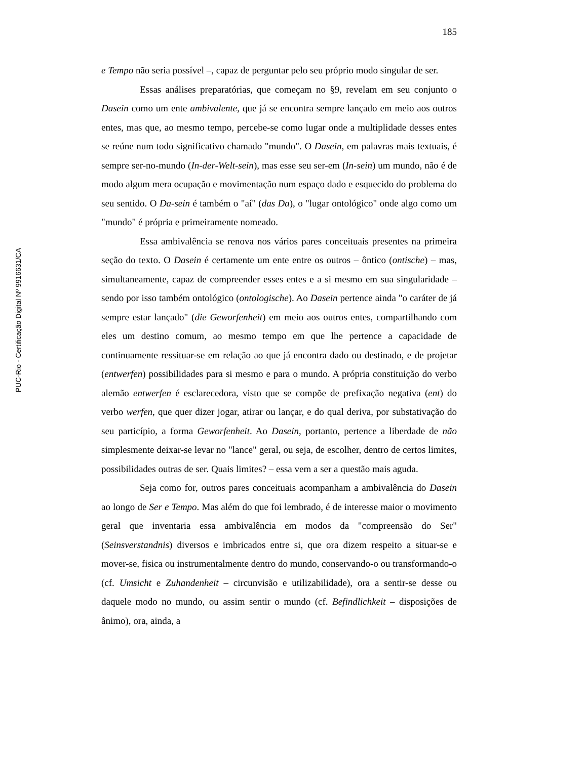PUC-Rio - Certificação Digital Nº 9916631/CA
185
e Tempo não seria possível –, capaz de perguntar pelo seu próprio modo singular de ser.
Essas análises preparatórias, que começam no §9, revelam em seu conjunto o Dasein como um ente ambivalente, que já se encontra sempre lançado em meio aos outros entes, mas que, ao mesmo tempo, percebe-se como lugar onde a multiplidade desses entes se reúne num todo significativo chamado "mundo". O Dasein, em palavras mais textuais, é sempre ser-no-mundo (In-der-Welt-sein), mas esse seu ser-em (In-sein) um mundo, não é de modo algum mera ocupação e movimentação num espaço dado e esquecido do problema do seu sentido. O Da-sein é também o "aí" (das Da), o "lugar ontológico" onde algo como um "mundo" é própria e primeiramente nomeado.
Essa ambivalência se renova nos vários pares conceituais presentes na primeira seção do texto. O Dasein é certamente um ente entre os outros – ôntico (ontische) – mas, simultaneamente, capaz de compreender esses entes e a si mesmo em sua singularidade – sendo por isso também ontológico (ontologische). Ao Dasein pertence ainda "o caráter de já sempre estar lançado" (die Geworfenheit) em meio aos outros entes, compartilhando com eles um destino comum, ao mesmo tempo em que lhe pertence a capacidade de continuamente ressituar-se em relação ao que já encontra dado ou destinado, e de projetar (entwerfen) possibilidades para si mesmo e para o mundo. A própria constituição do verbo alemão entwerfen é esclarecedora, visto que se compõe de prefixação negativa (ent) do verbo werfen, que quer dizer jogar, atirar ou lançar, e do qual deriva, por substativação do seu particípio, a forma Geworfenheit. Ao Dasein, portanto, pertence a liberdade de não simplesmente deixar-se levar no "lance" geral, ou seja, de escolher, dentro de certos limites, possibilidades outras de ser. Quais limites? – essa vem a ser a questão mais aguda.
Seja como for, outros pares conceituais acompanham a ambivalência do Dasein ao longo de Ser e Tempo. Mas além do que foi lembrado, é de interesse maior o movimento geral que inventaria essa ambivalência em modos da "compreensão do Ser" (Seinsverstandnis) diversos e imbricados entre si, que ora dizem respeito a situar-se e mover-se, fisica ou instrumentalmente dentro do mundo, conservando-o ou transformando-o (cf. Umsicht e Zuhandenheit – circunvisão e utilizabilidade), ora a sentir-se desse ou daquele modo no mundo, ou assim sentir o mundo (cf. Befindlichkeit – disposições de ânimo), ora, ainda, a